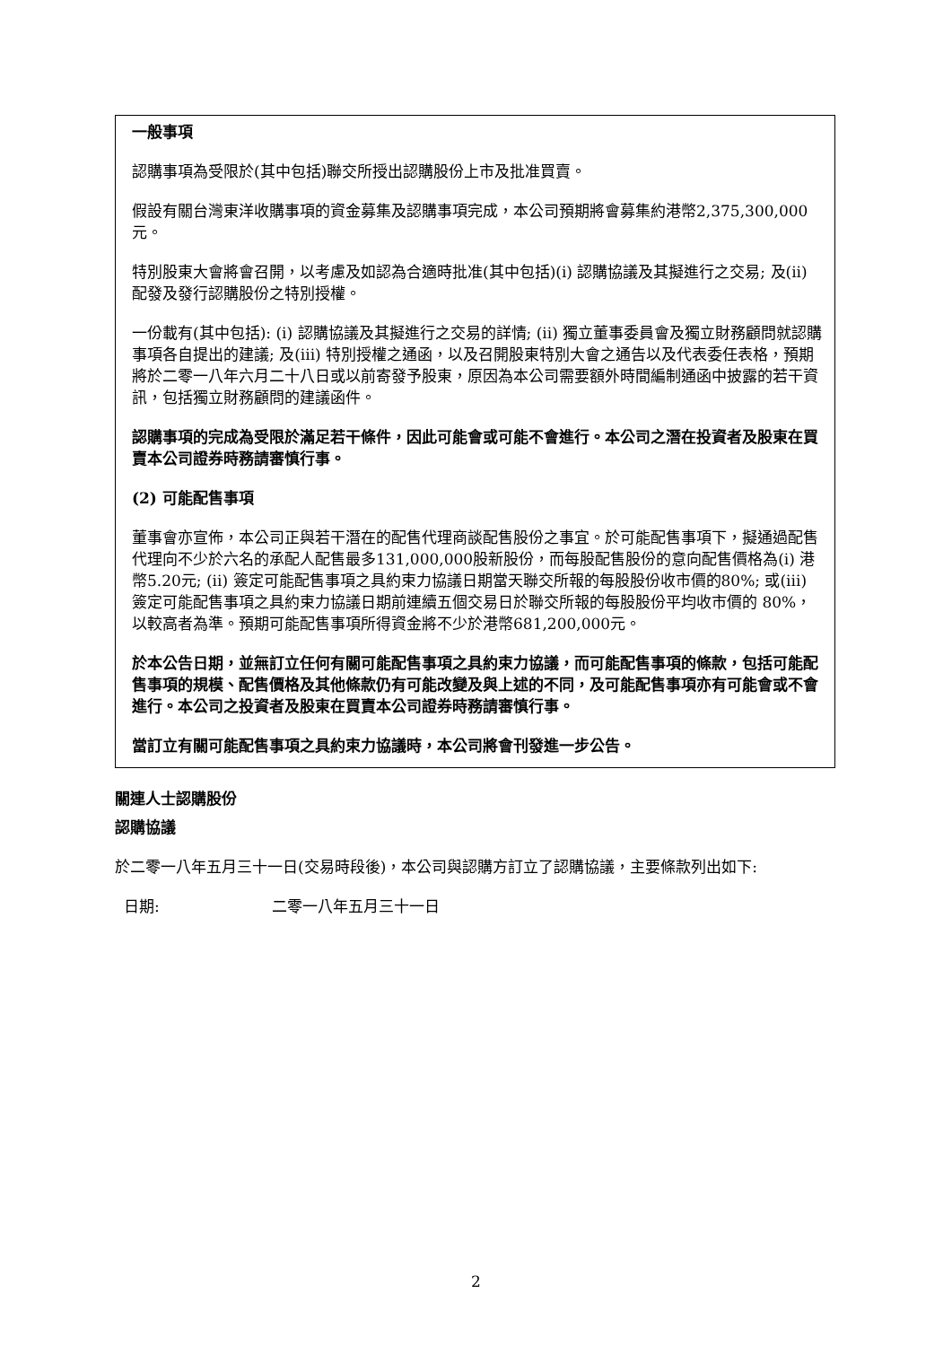一般事項
認購事項為受限於(其中包括)聯交所授出認購股份上市及批准買賣。
假設有關台灣東洋收購事項的資金募集及認購事項完成，本公司預期將會募集約港幣2,375,300,000元。
特別股東大會將會召開，以考慮及如認為合適時批准(其中包括)(i) 認購協議及其擬進行之交易; 及(ii) 配發及發行認購股份之特別授權。
一份載有(其中包括): (i) 認購協議及其擬進行之交易的詳情; (ii) 獨立董事委員會及獨立財務顧問就認購事項各自提出的建議; 及(iii) 特別授權之通函，以及召開股東特別大會之通告以及代表委任表格，預期將於二零一八年六月二十八日或以前寄發予股東，原因為本公司需要額外時間編制通函中披露的若干資訊，包括獨立財務顧問的建議函件。
認購事項的完成為受限於滿足若干條件，因此可能會或可能不會進行。本公司之潛在投資者及股東在買賣本公司證券時務請審慎行事。
(2) 可能配售事項
董事會亦宣佈，本公司正與若干潛在的配售代理商談配售股份之事宜。於可能配售事項下，擬通過配售代理向不少於六名的承配人配售最多131,000,000股新股份，而每股配售股份的意向配售價格為(i) 港幣5.20元; (ii) 簽定可能配售事項之具約束力協議日期當天聯交所報的每股股份收市價的80%; 或(iii) 簽定可能配售事項之具約束力協議日期前連續五個交易日於聯交所報的每股股份平均收市價的 80%，以較高者為準。預期可能配售事項所得資金將不少於港幣681,200,000元。
於本公告日期，並無訂立任何有關可能配售事項之具約束力協議，而可能配售事項的條款，包括可能配售事項的規模、配售價格及其他條款仍有可能改變及與上述的不同，及可能配售事項亦有可能會或不會進行。本公司之投資者及股東在買賣本公司證券時務請審慎行事。
當訂立有關可能配售事項之具約束力協議時，本公司將會刊發進一步公告。
關連人士認購股份
認購協議
於二零一八年五月三十一日(交易時段後)，本公司與認購方訂立了認購協議，主要條款列出如下:
日期: 二零一八年五月三十一日
2